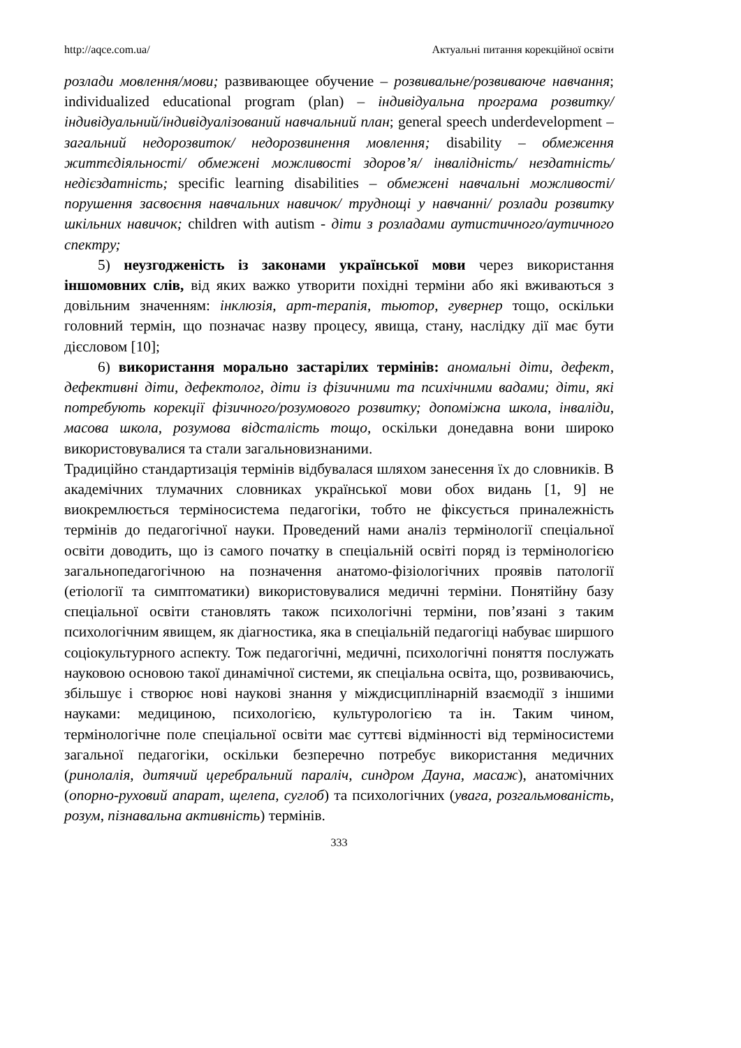http://aqce.com.ua/ Актуальні питання корекційної освіти
розлади мовлення/мови; развивающее обучение – розвивальне/розвиваюче навчання; individualized educational program (plan) – індивідуальна програма розвитку/ індивідуальний/індивідуалізований навчальний план; general speech underdevelopment – загальний недорозвиток/ недорозвинення мовлення; disability – обмеження життєдіяльності/ обмежені можливості здоров’я/ інвалідність/ нездатність/ недієздатність; specific learning disabilities – обмежені навчальні можливості/ порушення засвоєння навчальних навичок/ труднощі у навчанні/ розлади розвитку шкільних навичок; children with autism - діти з розладами аутистичного/аутичного спектру;
5) неузгодженість із законами української мови через використання іншомовних слів, від яких важко утворити похідні терміни або які вживаються з довільним значенням: інклюзія, арт-терапія, тьютор, гувернер тощо, оскільки головний термін, що позначає назву процесу, явища, стану, наслідку дії має бути дієсловом [10];
6) використання морально застарілих термінів: аномальні діти, дефект, дефективні діти, дефектолог, діти із фізичними та психічними вадами; діти, які потребують корекції фізичного/розумового розвитку; допоміжна школа, інваліди, масова школа, розумова відсталість тощо, оскільки донедавна вони широко використовувалися та стали загальновизнаними.
Традиційно стандартизація термінів відбувалася шляхом занесення їх до словників. В академічних тлумачних словниках української мови обох видань [1, 9] не виокремлюється терміносистема педагогіки, тобто не фіксується приналежність термінів до педагогічної науки. Проведений нами аналіз термінології спеціальної освіти доводить, що із самого початку в спеціальній освіті поряд із термінологією загальнопедагогічною на позначення анатомо-фізіологічних проявів патології (етіології та симптоматики) використовувалися медичні терміни. Понятійну базу спеціальної освіти становлять також психологічні терміни, пов’язані з таким психологічним явищем, як діагностика, яка в спеціальній педагогіці набуває ширшого соціокультурного аспекту. Тож педагогічні, медичні, психологічні поняття послужать науковою основою такої динамічної системи, як спеціальна освіта, що, розвиваючись, збільшує і створює нові наукові знання у міждисциплінарній взаємодії з іншими науками: медициною, психологією, культурологією та ін. Таким чином, термінологічне поле спеціальної освіти має суттєві відмінності від терміносистеми загальної педагогіки, оскільки безперечно потребує використання медичних (ринолалія, дитячий церебральний параліч, синдром Дауна, масаж), анатомічних (опорно-руховий апарат, щелепа, суглоб) та психологічних (увага, розгальмованість, розум, пізнавальна активність) термінів.
333